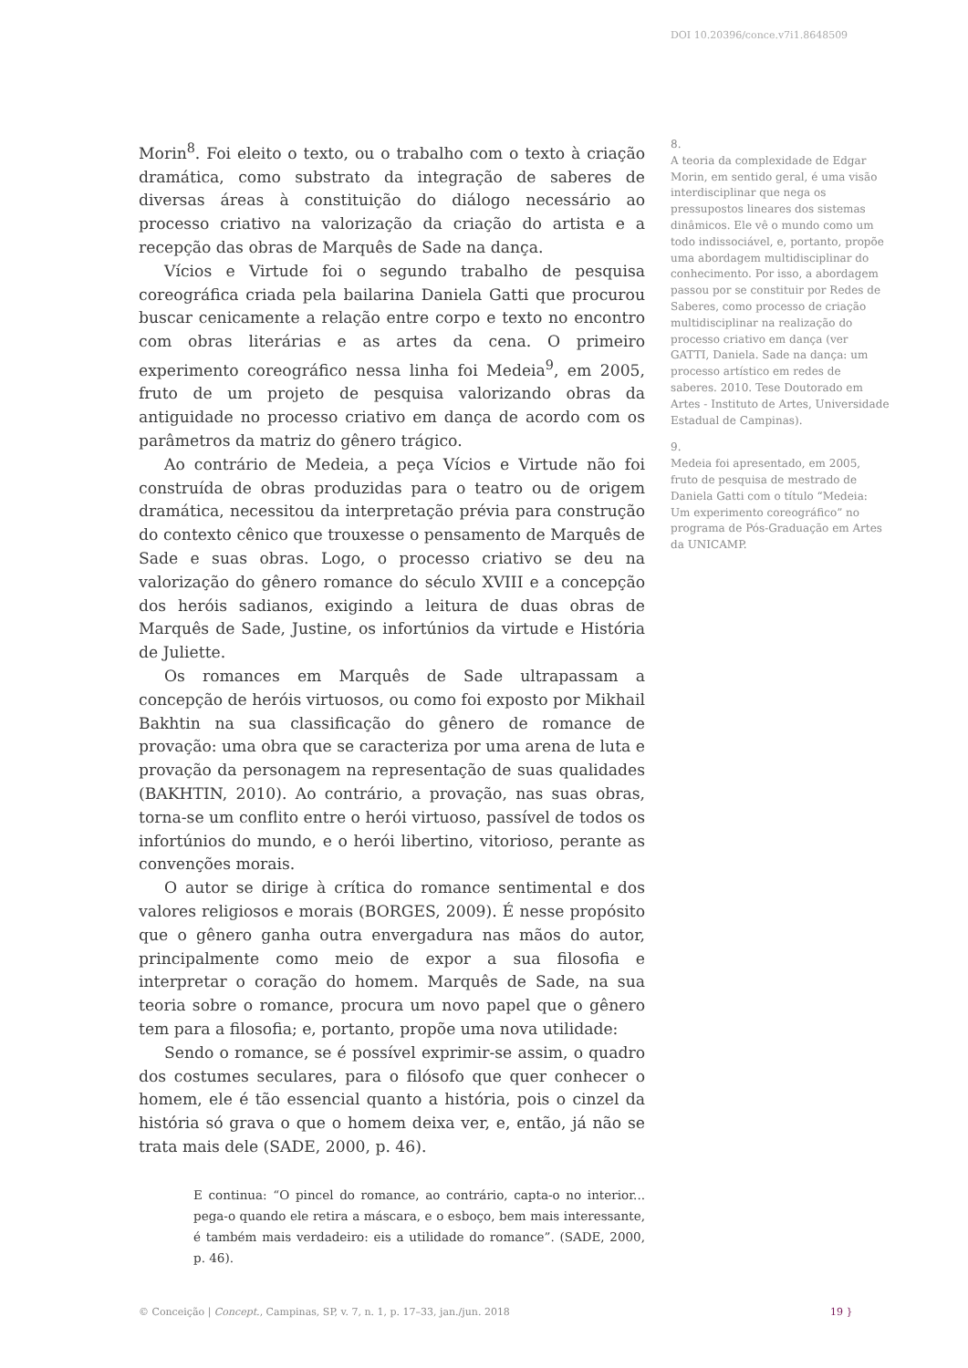DOI 10.20396/conce.v7i1.8648509
Morin<sup>8</sup>. Foi eleito o texto, ou o trabalho com o texto à criação dramática, como substrato da integração de saberes de diversas áreas à constituição do diálogo necessário ao processo criativo na valorização da criação do artista e a recepção das obras de Marquês de Sade na dança.
Vícios e Virtude foi o segundo trabalho de pesquisa coreográfica criada pela bailarina Daniela Gatti que procurou buscar cenicamente a relação entre corpo e texto no encontro com obras literárias e as artes da cena. O primeiro experimento coreográfico nessa linha foi Medeia<sup>9</sup>, em 2005, fruto de um projeto de pesquisa valorizando obras da antiguidade no processo criativo em dança de acordo com os parâmetros da matriz do gênero trágico.
Ao contrário de Medeia, a peça Vícios e Virtude não foi construída de obras produzidas para o teatro ou de origem dramática, necessitou da interpretação prévia para construção do contexto cênico que trouxesse o pensamento de Marquês de Sade e suas obras. Logo, o processo criativo se deu na valorização do gênero romance do século XVIII e a concepção dos heróis sadianos, exigindo a leitura de duas obras de Marquês de Sade, Justine, os infortúnios da virtude e História de Juliette.
Os romances em Marquês de Sade ultrapassam a concepção de heróis virtuosos, ou como foi exposto por Mikhail Bakhtin na sua classificação do gênero de romance de provação: uma obra que se caracteriza por uma arena de luta e provação da personagem na representação de suas qualidades (BAKHTIN, 2010). Ao contrário, a provação, nas suas obras, torna-se um conflito entre o herói virtuoso, passível de todos os infortúnios do mundo, e o herói libertino, vitorioso, perante as convenções morais.
O autor se dirige à crítica do romance sentimental e dos valores religiosos e morais (BORGES, 2009). É nesse propósito que o gênero ganha outra envergadura nas mãos do autor, principalmente como meio de expor a sua filosofia e interpretar o coração do homem. Marquês de Sade, na sua teoria sobre o romance, procura um novo papel que o gênero tem para a filosofia; e, portanto, propõe uma nova utilidade:
Sendo o romance, se é possível exprimir-se assim, o quadro dos costumes seculares, para o filósofo que quer conhecer o homem, ele é tão essencial quanto a história, pois o cinzel da história só grava o que o homem deixa ver, e, então, já não se trata mais dele (SADE, 2000, p. 46).
E continua: “O pincel do romance, ao contrário, capta-o no interior... pega-o quando ele retira a máscara, e o esboço, bem mais interessante, é também mais verdadeiro: eis a utilidade do romance”. (SADE, 2000, p. 46).
8.
A teoria da complexidade de Edgar Morin, em sentido geral, é uma visão interdisciplinar que nega os pressupostos lineares dos sistemas dinâmicos. Ele vê o mundo como um todo indissociável, e, portanto, propõe uma abordagem multidisciplinar do conhecimento. Por isso, a abordagem passou por se constituir por Redes de Saberes, como processo de criação multidisciplinar na realização do processo criativo em dança (ver GATTI, Daniela. Sade na dança: um processo artístico em redes de saberes. 2010. Tese Doutorado em Artes - Instituto de Artes, Universidade Estadual de Campinas).
9.
Medeia foi apresentado, em 2005, fruto de pesquisa de mestrado de Daniela Gatti com o título “Medeia: Um experimento coreográfico” no programa de Pós-Graduação em Artes da UNICAMP.
© Conceição | Concept., Campinas, SP, v. 7, n. 1, p. 17–33, jan./jun. 2018
19 }